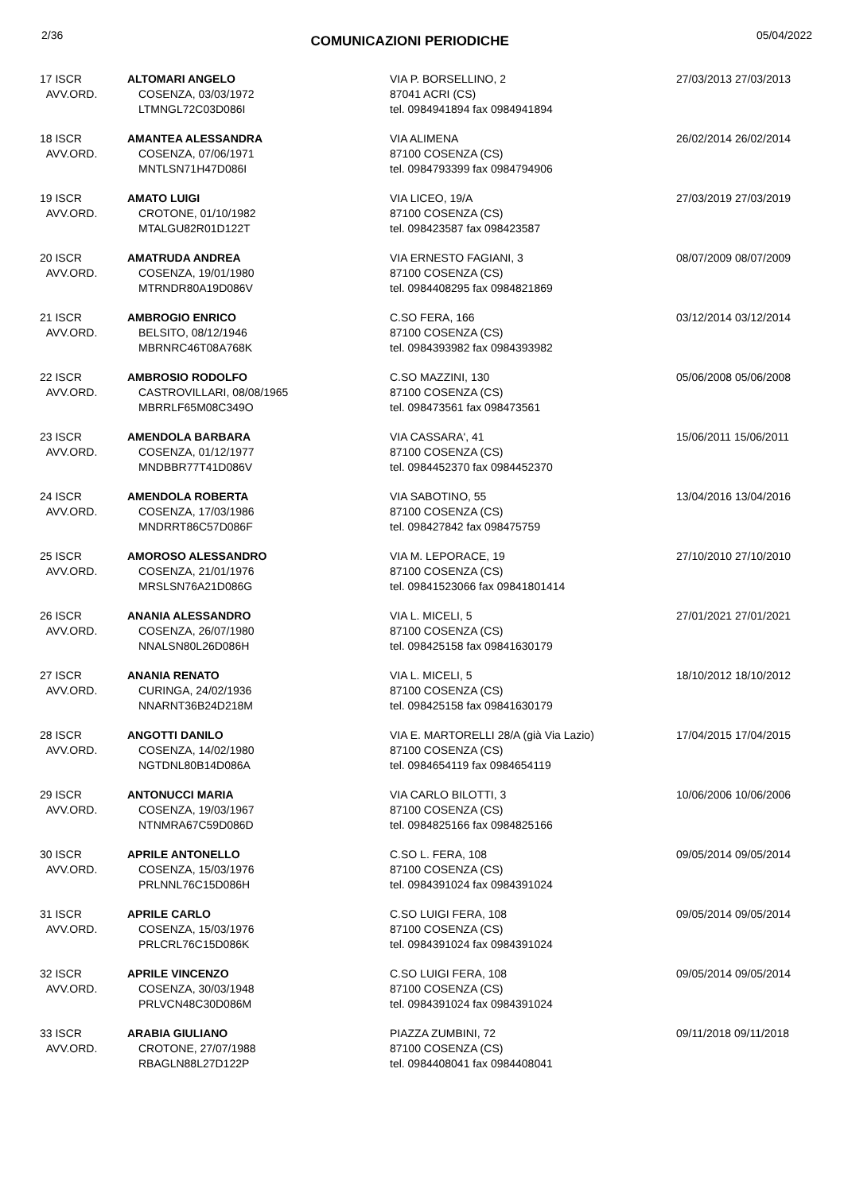2/36 COMUNICAZIONI PERIODICHE 05/04/2022
| 17 ISCR AVV.ORD. | ALTOMARI ANGELO COSENZA, 03/03/1972 LTMNGL72C03D086I | VIA P. BORSELLINO, 2 87041 ACRI (CS) tel. 0984941894 fax 0984941894 | 27/03/2013 27/03/2013 |
| 18 ISCR AVV.ORD. | AMANTEA ALESSANDRA COSENZA, 07/06/1971 MNTLSN71H47D086I | VIA ALIMENA 87100 COSENZA (CS) tel. 0984793399 fax 0984794906 | 26/02/2014 26/02/2014 |
| 19 ISCR AVV.ORD. | AMATO LUIGI CROTONE, 01/10/1982 MTALGU82R01D122T | VIA LICEO, 19/A 87100 COSENZA (CS) tel. 098423587 fax 098423587 | 27/03/2019 27/03/2019 |
| 20 ISCR AVV.ORD. | AMATRUDA ANDREA COSENZA, 19/01/1980 MTRNDR80A19D086V | VIA ERNESTO FAGIANI, 3 87100 COSENZA (CS) tel. 0984408295 fax 0984821869 | 08/07/2009 08/07/2009 |
| 21 ISCR AVV.ORD. | AMBROGIO ENRICO BELSITO, 08/12/1946 MBRNRC46T08A768K | C.SO FERA, 166 87100 COSENZA (CS) tel. 0984393982 fax 0984393982 | 03/12/2014 03/12/2014 |
| 22 ISCR AVV.ORD. | AMBROSIO RODOLFO CASTROVILLARI, 08/08/1965 MBRRLF65M08C349O | C.SO MAZZINI, 130 87100 COSENZA (CS) tel. 098473561 fax 098473561 | 05/06/2008 05/06/2008 |
| 23 ISCR AVV.ORD. | AMENDOLA BARBARA COSENZA, 01/12/1977 MNDBBR77T41D086V | VIA CASSARA', 41 87100 COSENZA (CS) tel. 0984452370 fax 0984452370 | 15/06/2011 15/06/2011 |
| 24 ISCR AVV.ORD. | AMENDOLA ROBERTA COSENZA, 17/03/1986 MNDRRT86C57D086F | VIA SABOTINO, 55 87100 COSENZA (CS) tel. 098427842 fax 098475759 | 13/04/2016 13/04/2016 |
| 25 ISCR AVV.ORD. | AMOROSO ALESSANDRO COSENZA, 21/01/1976 MRSLSN76A21D086G | VIA M. LEPORACE, 19 87100 COSENZA (CS) tel. 09841523066 fax 09841801414 | 27/10/2010 27/10/2010 |
| 26 ISCR AVV.ORD. | ANANIA ALESSANDRO COSENZA, 26/07/1980 NNALSN80L26D086H | VIA L. MICELI, 5 87100 COSENZA (CS) tel. 098425158 fax 09841630179 | 27/01/2021 27/01/2021 |
| 27 ISCR AVV.ORD. | ANANIA RENATO CURINGA, 24/02/1936 NNARNT36B24D218M | VIA L. MICELI, 5 87100 COSENZA (CS) tel. 098425158 fax 09841630179 | 18/10/2012 18/10/2012 |
| 28 ISCR AVV.ORD. | ANGOTTI DANILO COSENZA, 14/02/1980 NGTDNL80B14D086A | VIA E. MARTORELLI 28/A (già Via Lazio) 87100 COSENZA (CS) tel. 0984654119 fax 0984654119 | 17/04/2015 17/04/2015 |
| 29 ISCR AVV.ORD. | ANTONUCCI MARIA COSENZA, 19/03/1967 NTNMRA67C59D086D | VIA CARLO BILOTTI, 3 87100 COSENZA (CS) tel. 0984825166 fax 0984825166 | 10/06/2006 10/06/2006 |
| 30 ISCR AVV.ORD. | APRILE ANTONELLO COSENZA, 15/03/1976 PRLNNL76C15D086H | C.SO L. FERA, 108 87100 COSENZA (CS) tel. 0984391024 fax 0984391024 | 09/05/2014 09/05/2014 |
| 31 ISCR AVV.ORD. | APRILE CARLO COSENZA, 15/03/1976 PRLCRL76C15D086K | C.SO LUIGI FERA, 108 87100 COSENZA (CS) tel. 0984391024 fax 0984391024 | 09/05/2014 09/05/2014 |
| 32 ISCR AVV.ORD. | APRILE VINCENZO COSENZA, 30/03/1948 PRLVCN48C30D086M | C.SO LUIGI FERA, 108 87100 COSENZA (CS) tel. 0984391024 fax 0984391024 | 09/05/2014 09/05/2014 |
| 33 ISCR AVV.ORD. | ARABIA GIULIANO CROTONE, 27/07/1988 RBAGLN88L27D122P | PIAZZA ZUMBINI, 72 87100 COSENZA (CS) tel. 0984408041 fax 0984408041 | 09/11/2018 09/11/2018 |